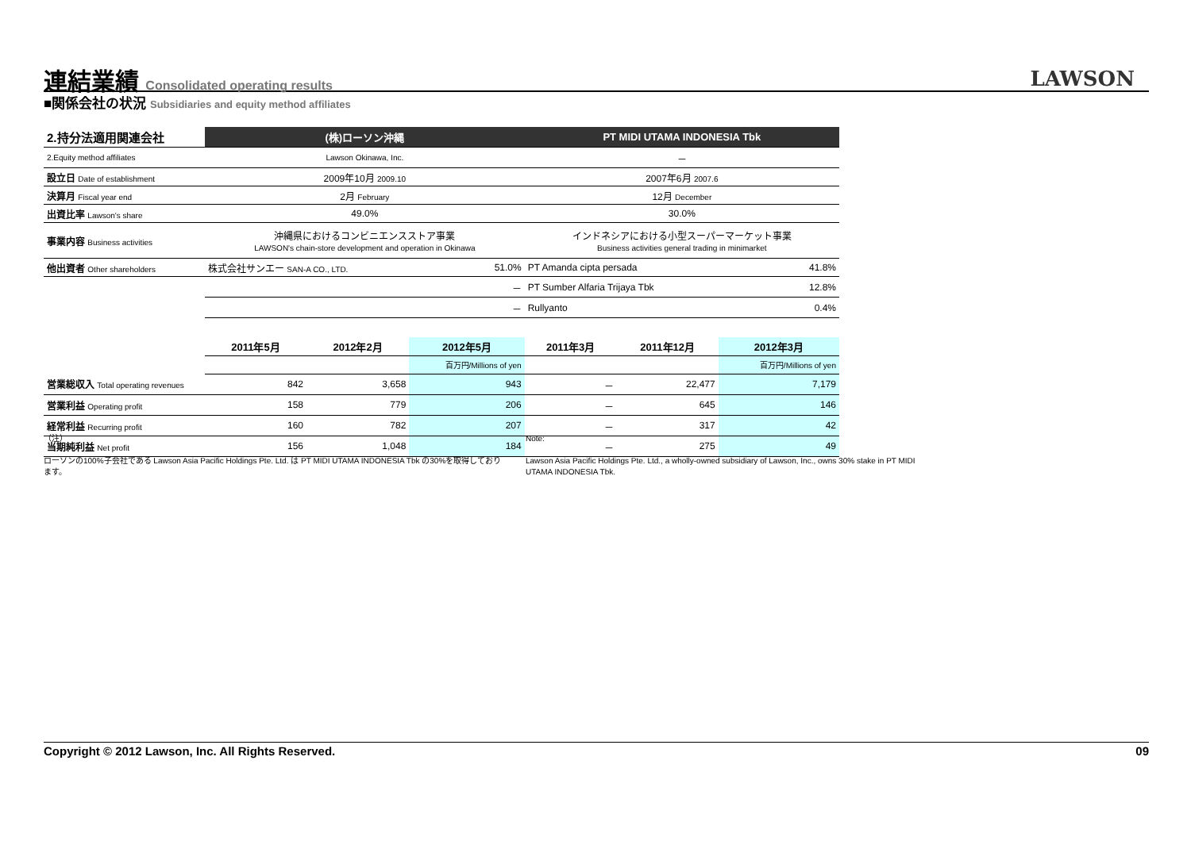連結業績 Consolidated operating results LAWSON
■関係会社の状況 Subsidiaries and equity method affiliates
| 2.持分法適用関連会社 | (株)ローソン沖縄 | | | PT MIDI UTAMA INDONESIA Tbk | | |
| 2.Equity method affiliates | Lawson Okinawa, Inc. | | | － | | |
| 設立日 Date of establishment | 2009年10月 2009.10 | | | 2007年6月 2007.6 | | |
| 決算月 Fiscal year end | 2月 February | | | 12月 December | | |
| 出資比率 Lawson's share | 49.0% | | | 30.0% | | |
| 事業内容 Business activities | 沖縄県におけるコンビニエンスストア事業 LAWSON's chain-store development and operation in Okinawa | | | インドネシアにおける小型スーパーマーケット事業 Business activities general trading in minimarket | | |
| 他出資者 Other shareholders | 株式会社サンエー SAN-A CO., LTD. | | 51.0% | PT Amanda cipta persada | | 41.8% |
| | － | | | PT Sumber Alfaria Trijaya Tbk | | 12.8% |
| | － | | | Rullyanto | | 0.4% |
| | 2011年5月 | 2012年2月 | 2012年5月 | 2011年3月 | 2011年12月 | 2012年3月 |
| | | | 百万円/Millions of yen | | | 百万円/Millions of yen |
| 営業総収入 Total operating revenues | 842 | 3,658 | 943 | － | 22,477 | 7,179 |
| 営業利益 Operating profit | 158 | 779 | 206 | － | 645 | 146 |
| 経常利益 Recurring profit | 160 | 782 | 207 | － | 317 | 42 |
| 当期純利益 Net profit | 156 | 1,048 | 184 | － | 275 | 49 |
（注）
ローソンの100%子会社である Lawson Asia Pacific Holdings Pte. Ltd. は PT MIDI UTAMA INDONESIA Tbk の30%を取得しております。
Note:
Lawson Asia Pacific Holdings Pte. Ltd., a wholly-owned subsidiary of Lawson, Inc., owns 30% stake in PT MIDI UTAMA INDONESIA Tbk.
Copyright © 2012 Lawson, Inc. All Rights Reserved. 09